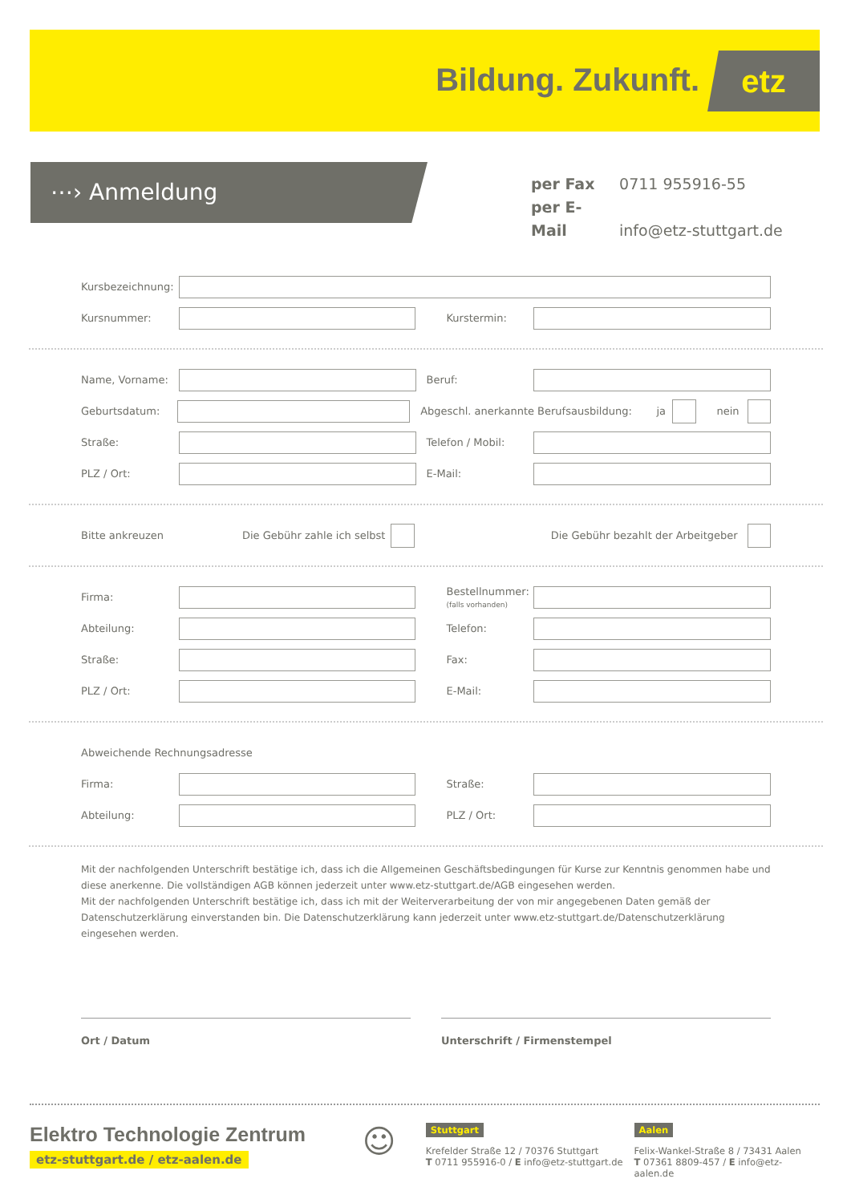Bildung. Zukunft. etz
⋯› Anmeldung
per Fax 0711 955916-55
per E-Mail info@etz-stuttgart.de
Kursbezeichnung:
Kursnummer: Kurstermin:
Name, Vorname: Beruf:
Geburtsdatum: Abgeschl. anerkannte Berufsausbildung: ja nein
Straße: Telefon / Mobil:
PLZ / Ort: E-Mail:
Bitte ankreuzen Die Gebühr zahle ich selbst Die Gebühr bezahlt der Arbeitgeber
Firma: Bestellnummer:
(falls vorhanden)
Abteilung: Telefon:
Straße: Fax:
PLZ / Ort: E-Mail:
Abweichende Rechnungsadresse
Firma: Straße:
Abteilung: PLZ / Ort:
Mit der nachfolgenden Unterschrift bestätige ich, dass ich die Allgemeinen Geschäftsbedingungen für Kurse zur Kenntnis genommen habe und diese anerkenne. Die vollständigen AGB können jederzeit unter www.etz-stuttgart.de/AGB eingesehen werden.
Mit der nachfolgenden Unterschrift bestätige ich, dass ich mit der Weiterverarbeitung der von mir angegebenen Daten gemäß der Datenschutzerklärung einverstanden bin. Die Datenschutzerklärung kann jederzeit unter www.etz-stuttgart.de/Datenschutzerklärung eingesehen werden.
Ort / Datum Unterschrift / Firmenstempel
Elektro Technologie Zentrum
etz-stuttgart.de / etz-aalen.de
☺
Stuttgart
Krefelder Straße 12 / 70376 Stuttgart
T 0711 955916-0 / E info@etz-stuttgart.de
Aalen
Felix-Wankel-Straße 8 / 73431 Aalen
T 07361 8809-457 / E info@etz-aalen.de